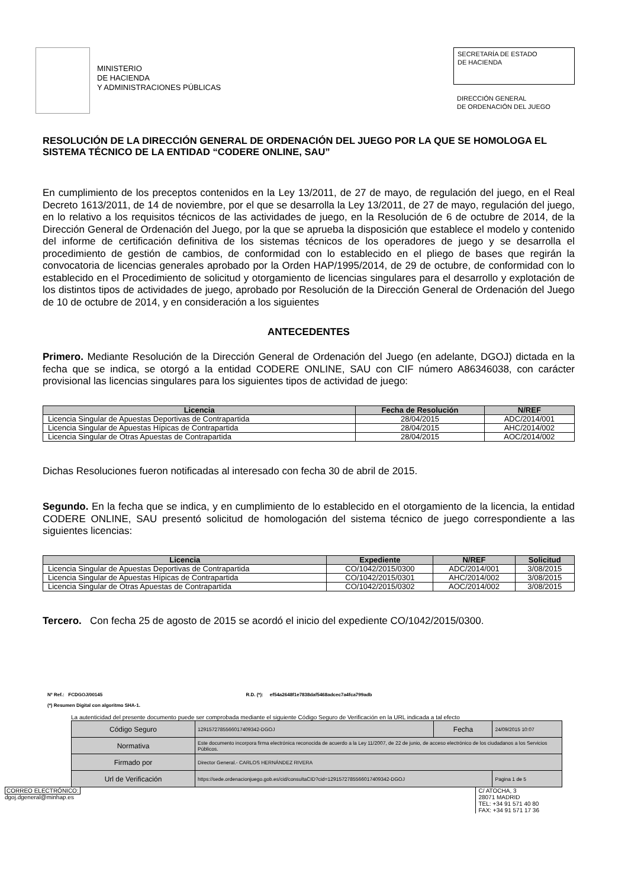MINISTERIO
DE HACIENDA
Y ADMINISTRACIONES PÚBLICAS
SECRETARÍA DE ESTADO
DE HACIENDA
DIRECCIÓN GENERAL
DE ORDENACIÓN DEL JUEGO
RESOLUCIÓN DE LA DIRECCIÓN GENERAL DE ORDENACIÓN DEL JUEGO POR LA QUE SE HOMOLOGA EL SISTEMA TÉCNICO DE LA ENTIDAD “CODERE ONLINE, SAU”
En cumplimiento de los preceptos contenidos en la Ley 13/2011, de 27 de mayo, de regulación del juego, en el Real Decreto 1613/2011, de 14 de noviembre, por el que se desarrolla la Ley 13/2011, de 27 de mayo, regulación del juego, en lo relativo a los requisitos técnicos de las actividades de juego, en la Resolución de 6 de octubre de 2014, de la Dirección General de Ordenación del Juego, por la que se aprueba la disposición que establece el modelo y contenido del informe de certificación definitiva de los sistemas técnicos de los operadores de juego y se desarrolla el procedimiento de gestión de cambios, de conformidad con lo establecido en el pliego de bases que regirán la convocatoria de licencias generales aprobado por la Orden HAP/1995/2014, de 29 de octubre, de conformidad con lo establecido en el Procedimiento de solicitud y otorgamiento de licencias singulares para el desarrollo y explotación de los distintos tipos de actividades de juego, aprobado por Resolución de la Dirección General de Ordenación del Juego de 10 de octubre de 2014, y en consideración a los siguientes
ANTECEDENTES
Primero. Mediante Resolución de la Dirección General de Ordenación del Juego (en adelante, DGOJ) dictada en la fecha que se indica, se otorgó a la entidad CODERE ONLINE, SAU con CIF número A86346038, con carácter provisional las licencias singulares para los siguientes tipos de actividad de juego:
| Licencia | Fecha de Resolución | N/REF |
| --- | --- | --- |
| Licencia Singular de Apuestas Deportivas de Contrapartida | 28/04/2015 | ADC/2014/001 |
| Licencia Singular de Apuestas Hípicas de Contrapartida | 28/04/2015 | AHC/2014/002 |
| Licencia Singular de Otras Apuestas de Contrapartida | 28/04/2015 | AOC/2014/002 |
Dichas Resoluciones fueron notificadas al interesado con fecha 30 de abril de 2015.
Segundo. En la fecha que se indica, y en cumplimiento de lo establecido en el otorgamiento de la licencia, la entidad CODERE ONLINE, SAU presentó solicitud de homologación del sistema técnico de juego correspondiente a las siguientes licencias:
| Licencia | Expediente | N/REF | Solicitud |
| --- | --- | --- | --- |
| Licencia Singular de Apuestas Deportivas de Contrapartida | CO/1042/2015/0300 | ADC/2014/001 | 3/08/2015 |
| Licencia Singular de Apuestas Hípicas de Contrapartida | CO/1042/2015/0301 | AHC/2014/002 | 3/08/2015 |
| Licencia Singular de Otras Apuestas de Contrapartida | CO/1042/2015/0302 | AOC/2014/002 | 3/08/2015 |
Tercero. Con fecha 25 de agosto de 2015 se acordó el inicio del expediente CO/1042/2015/0300.
Nº Ref.: FCDGOJ/00145 R.D. (*): ef54a2648f1e7838daf5468adcec7a4fca799adb
(*) Resumen Digital con algoritmo SHA-1.
La autenticidad del presente documento puede ser comprobada mediante el siguiente Código Seguro de Verificación en la URL indicada a tal efecto
| Código Seguro | 1291572785566017409342-DGOJ | Fecha | 24/09/2015 10:07 |
| Normativa | Este documento incorpora firma electrónica reconocida de acuerdo a la Ley 11/2007, de 22 de junio, de acceso electrónico de los ciudadanos a los Servicios Públicos. | | |
| Firmado por | Director General.- CARLOS HERNÁNDEZ RIVERA | | |
| Url de Verificación | https://sede.ordenacionjuego.gob.es/cid/consultaCID?cid=1291572785566017409342-DGOJ | | Pagina 1 de 5 |
CORREO ELECTRÓNICO:
dgoj.dgeneral@minhap.es
C/ ATOCHA, 3
28071 MADRID
TEL: +34 91 571 40 80
FAX: +34 91 571 17 36